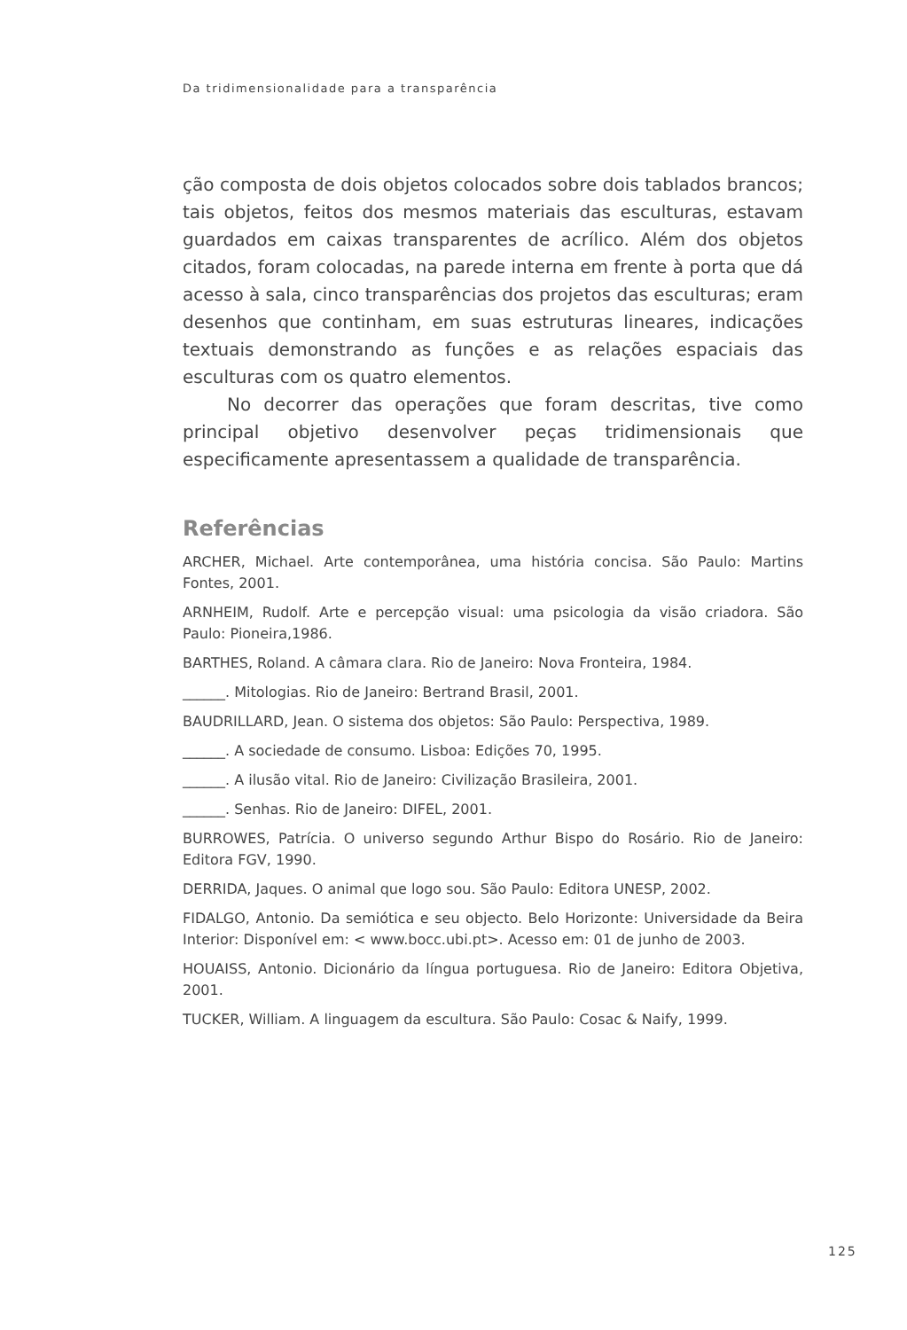Da tridimensionalidade para a transparência
ção composta de dois objetos colocados sobre dois tablados brancos; tais objetos, feitos dos mesmos materiais das esculturas, estavam guardados em caixas transparentes de acrílico. Além dos objetos citados, foram colocadas, na parede interna em frente à porta que dá acesso à sala, cinco transparências dos projetos das esculturas; eram desenhos que continham, em suas estruturas lineares, indicações textuais demonstrando as funções e as relações espaciais das esculturas com os quatro elementos.
No decorrer das operações que foram descritas, tive como principal objetivo desenvolver peças tridimensionais que especificamente apresentassem a qualidade de transparência.
Referências
ARCHER, Michael. Arte contemporânea, uma história concisa. São Paulo: Martins Fontes, 2001.
ARNHEIM, Rudolf. Arte e percepção visual: uma psicologia da visão criadora. São Paulo: Pioneira,1986.
BARTHES, Roland. A câmara clara. Rio de Janeiro: Nova Fronteira, 1984.
______. Mitologias. Rio de Janeiro: Bertrand Brasil, 2001.
BAUDRILLARD, Jean. O sistema dos objetos: São Paulo: Perspectiva, 1989.
______. A sociedade de consumo. Lisboa: Edições 70, 1995.
______. A ilusão vital. Rio de Janeiro: Civilização Brasileira, 2001.
______. Senhas. Rio de Janeiro: DIFEL, 2001.
BURROWES, Patrícia. O universo segundo Arthur Bispo do Rosário. Rio de Janeiro: Editora FGV, 1990.
DERRIDA, Jaques. O animal que logo sou. São Paulo: Editora UNESP, 2002.
FIDALGO, Antonio. Da semiótica e seu objecto. Belo Horizonte: Universidade da Beira Interior: Disponível em: < www.bocc.ubi.pt>. Acesso em: 01 de junho de 2003.
HOUAISS, Antonio. Dicionário da língua portuguesa. Rio de Janeiro: Editora Objetiva, 2001.
TUCKER, William. A linguagem da escultura. São Paulo: Cosac & Naify, 1999.
125